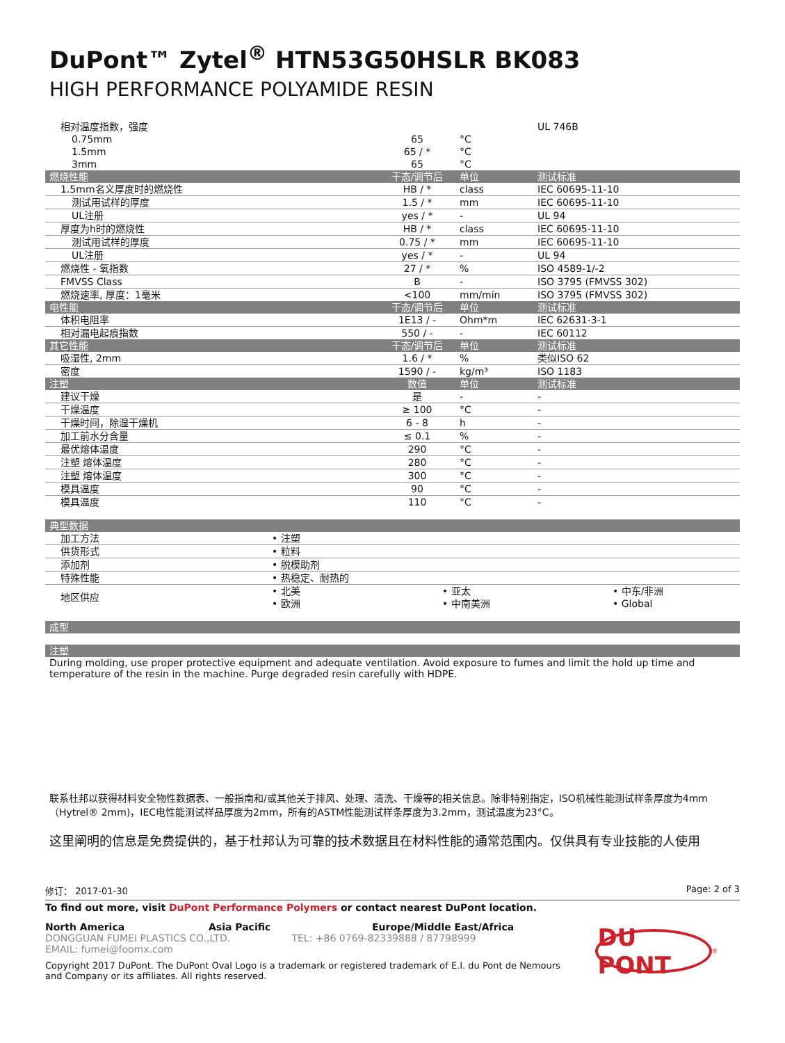DuPont™ Zytel<sup>®</sup> HTN53G50HSLR BK083
HIGH PERFORMANCE POLYAMIDE RESIN
| 相对温度指数，强度 | | | UL 746B |
| 0.75mm | 65 | °C | |
| 1.5mm | 65 / * | °C | |
| 3mm | 65 | °C | |
| 燃烧性能 | 干态/调节后 | 单位 | 测试标准 |
| 1.5mm名义厚度时的燃烧性 | HB / * | class | IEC 60695-11-10 |
| 测试用试样的厚度 | 1.5 / * | mm | IEC 60695-11-10 |
| UL注册 | yes / * | - | UL 94 |
| 厚度为h时的燃烧性 | HB / * | class | IEC 60695-11-10 |
| 测试用试样的厚度 | 0.75 / * | mm | IEC 60695-11-10 |
| UL注册 | yes / * | - | UL 94 |
| 燃烧性 - 氧指数 | 27 / * | % | ISO 4589-1/-2 |
| FMVSS Class | B | - | ISO 3795 (FMVSS 302) |
| 燃烧速率, 厚度：1毫米 | <100 | mm/min | ISO 3795 (FMVSS 302) |
| 电性能 | 干态/调节后 | 单位 | 测试标准 |
| 体积电阻率 | 1E13 / - | Ohm*m | IEC 62631-3-1 |
| 相对漏电起痕指数 | 550 / - | - | IEC 60112 |
| 其它性能 | 干态/调节后 | 单位 | 测试标准 |
| 吸湿性, 2mm | 1.6 / * | % | 类似ISO 62 |
| 密度 | 1590 / - | kg/m³ | ISO 1183 |
| 注塑 | 数值 | 单位 | 测试标准 |
| 建议干燥 | 是 | - | - |
| 干燥温度 | ≥ 100 | °C | - |
| 干燥时间，除湿干燥机 | 6 - 8 | h | - |
| 加工前水分含量 | ≤ 0.1 | % | - |
| 最优熔体温度 | 290 | °C | - |
| 注塑 熔体温度 | 280 | °C | - |
| 注塑 熔体温度 | 300 | °C | - |
| 模具温度 | 90 | °C | - |
| 模具温度 | 110 | °C | - |
| 典型数据 | | | |
| --- | --- | --- | --- |
| 加工方法 | • 注塑 | | |
| 供货形式 | • 粒料 | | |
| 添加剂 | • 脱模助剂 | | |
| 特殊性能 | • 热稳定、耐热的 | | |
| 地区供应 | • 北美 • 欧洲 | • 亚太 • 中南美洲 | • 中东/非洲 • Global |
| 成型 |
| --- |
| 注塑 |
| --- |
During molding, use proper protective equipment and adequate ventilation. Avoid exposure to fumes and limit the hold up time and temperature of the resin in the machine. Purge degraded resin carefully with HDPE.
联系杜邦以获得材料安全物性数据表、一般指南和/或其他关于排风、处理、清洗、干燥等的相关信息。除非特别指定，ISO机械性能测试样条厚度为4mm（Hytrel® 2mm)，IEC电性能测试样品厚度为2mm，所有的ASTM性能测试样条厚度为3.2mm，测试温度为23°C。
这里阐明的信息是免费提供的，基于杜邦认为可靠的技术数据且在材料性能的通常范围内。仅供具有专业技能的人使用
修订： 2017-01-30 Page: 2 of 3
To find out more, visit DuPont Performance Polymers or contact nearest DuPont location.
North America Asia Pacific Europe/Middle East/Africa
DONGGUAN FUMEI PLASTICS CO.,LTD. TEL: +86 0769-82339888 / 87798999
EMAIL: fumei@foomx.com
Copyright 2017 DuPont. The DuPont Oval Logo is a trademark or registered trademark of E.I. du Pont de Nemours and Company or its affiliates. All rights reserved.
DU PONT
<sup>®</sup>